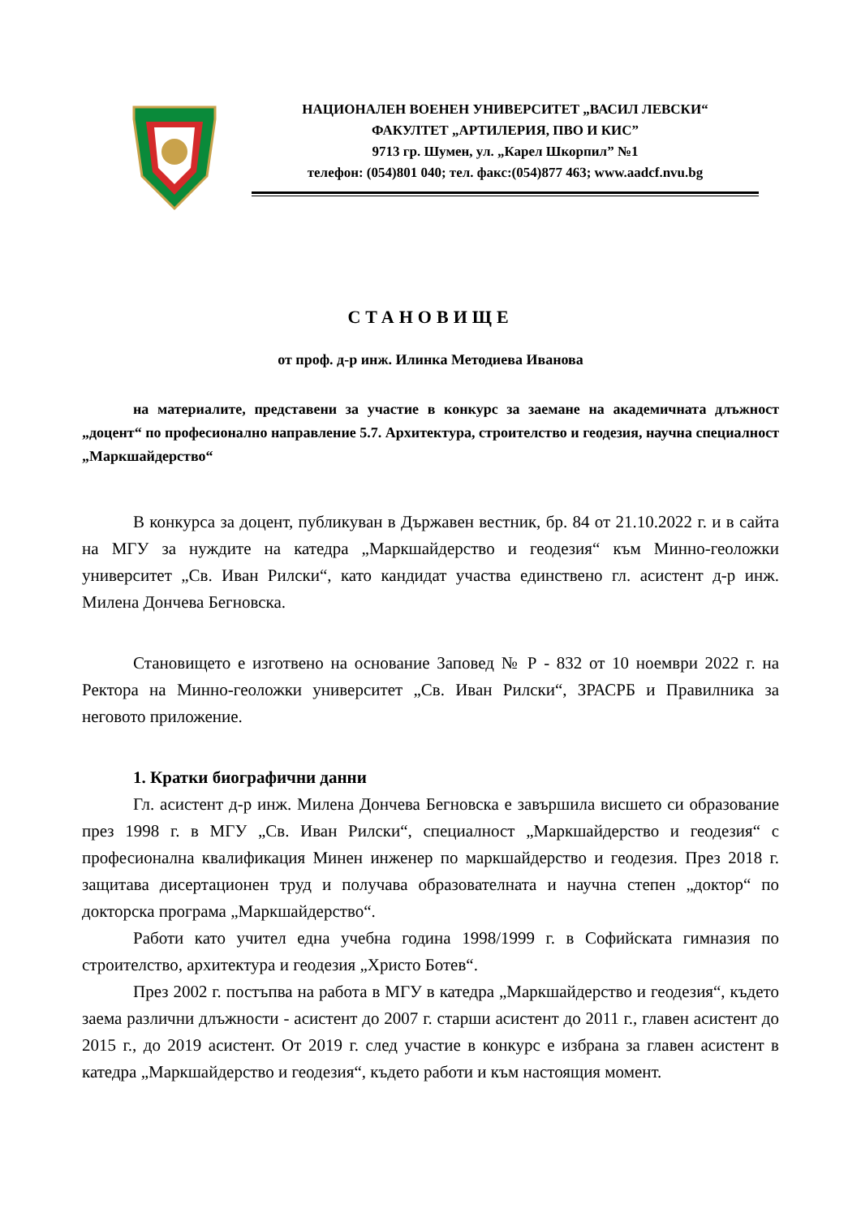НАЦИОНАЛЕН ВОЕНЕН УНИВЕРСИТЕТ „ВАСИЛ ЛЕВСКИ“
ФАКУЛТЕТ „АРТИЛЕРИЯ, ПВО И КИС”
9713 гр. Шумен, ул. „Карел Шкорпил” №1
телефон: (054)801 040; тел. факс:(054)877 463; www.aadcf.nvu.bg
СТАНОВИЩЕ
от проф. д-р инж. Илинка Методиева Иванова
на материалите, представени за участие в конкурс за заемане на академичната длъжност „доцент“ по професионално направление 5.7. Архитектура, строителство и геодезия, научна специалност „Маркшайдерство“
В конкурса за доцент, публикуван в Държавен вестник, бр. 84 от 21.10.2022 г. и в сайта на МГУ за нуждите на катедра „Маркшайдерство и геодезия“ към Минно-геоложки университет „Св. Иван Рилски“, като кандидат участва единствено гл. асистент д-р инж. Милена Дончева Бегновска.
Становището е изготвено на основание Заповед № Р - 832 от 10 ноември 2022 г. на Ректора на Минно-геоложки университет „Св. Иван Рилски“, ЗРАСРБ и Правилника за неговото приложение.
1. Кратки биографични данни
Гл. асистент д-р инж. Милена Дончева Бегновска е завършила висшето си образование през 1998 г. в МГУ „Св. Иван Рилски“, специалност „Маркшайдерство и геодезия“ с професионална квалификация Минен инженер по маркшайдерство и геодезия. През 2018 г. защитава дисертационен труд и получава образователната и научна степен „доктор“ по докторска програма „Маркшайдерство“.
Работи като учител една учебна година 1998/1999 г. в Софийската гимназия по строителство, архитектура и геодезия „Христо Ботев“.
През 2002 г. постъпва на работа в МГУ в катедра „Маркшайдерство и геодезия“, където заема различни длъжности - асистент до 2007 г. старши асистент до 2011 г., главен асистент до 2015 г., до 2019 асистент. От 2019 г. след участие в конкурс е избрана за главен асистент в катедра „Маркшайдерство и геодезия“, където работи и към настоящия момент.